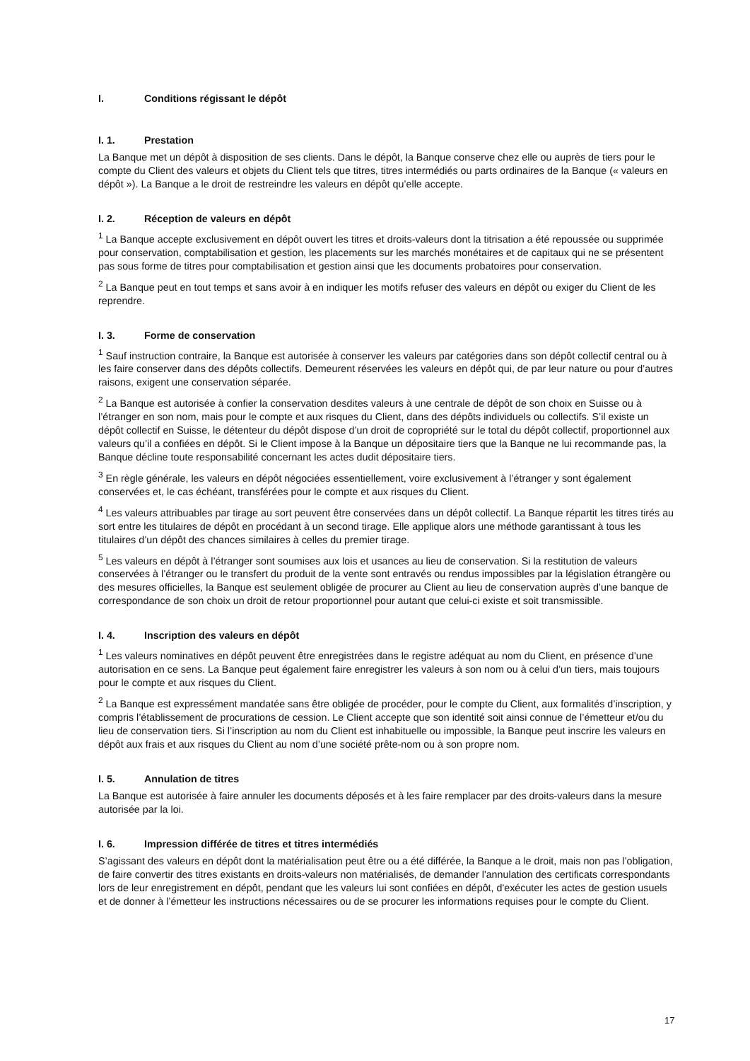I. Conditions régissant le dépôt
I. 1. Prestation
La Banque met un dépôt à disposition de ses clients. Dans le dépôt, la Banque conserve chez elle ou auprès de tiers pour le compte du Client des valeurs et objets du Client tels que titres, titres intermédiés ou parts ordinaires de la Banque (« valeurs en dépôt »). La Banque a le droit de restreindre les valeurs en dépôt qu’elle accepte.
I. 2. Réception de valeurs en dépôt
<sup>1</sup> La Banque accepte exclusivement en dépôt ouvert les titres et droits-valeurs dont la titrisation a été repoussée ou supprimée pour conservation, comptabilisation et gestion, les placements sur les marchés monétaires et de capitaux qui ne se présentent pas sous forme de titres pour comptabilisation et gestion ainsi que les documents probatoires pour conservation.
<sup>2</sup> La Banque peut en tout temps et sans avoir à en indiquer les motifs refuser des valeurs en dépôt ou exiger du Client de les reprendre.
I. 3. Forme de conservation
<sup>1</sup> Sauf instruction contraire, la Banque est autorisée à conserver les valeurs par catégories dans son dépôt collectif central ou à les faire conserver dans des dépôts collectifs. Demeurent réservées les valeurs en dépôt qui, de par leur nature ou pour d’autres raisons, exigent une conservation séparée.
<sup>2</sup> La Banque est autorisée à confier la conservation desdites valeurs à une centrale de dépôt de son choix en Suisse ou à l’étranger en son nom, mais pour le compte et aux risques du Client, dans des dépôts individuels ou collectifs. S’il existe un dépôt collectif en Suisse, le détenteur du dépôt dispose d’un droit de copropriété sur le total du dépôt collectif, proportionnel aux valeurs qu’il a confiées en dépôt. Si le Client impose à la Banque un dépositaire tiers que la Banque ne lui recommande pas, la Banque décline toute responsabilité concernant les actes dudit dépositaire tiers.
<sup>3</sup> En règle générale, les valeurs en dépôt négociées essentiellement, voire exclusivement à l’étranger y sont également conservées et, le cas échéant, transférées pour le compte et aux risques du Client.
<sup>4</sup> Les valeurs attribuables par tirage au sort peuvent être conservées dans un dépôt collectif. La Banque répartit les titres tirés au sort entre les titulaires de dépôt en procédant à un second tirage. Elle applique alors une méthode garantissant à tous les titulaires d’un dépôt des chances similaires à celles du premier tirage.
<sup>5</sup> Les valeurs en dépôt à l’étranger sont soumises aux lois et usances au lieu de conservation. Si la restitution de valeurs conservées à l’étranger ou le transfert du produit de la vente sont entravés ou rendus impossibles par la législation étrangère ou des mesures officielles, la Banque est seulement obligée de procurer au Client au lieu de conservation auprès d’une banque de correspondance de son choix un droit de retour proportionnel pour autant que celui-ci existe et soit transmissible.
I. 4. Inscription des valeurs en dépôt
<sup>1</sup> Les valeurs nominatives en dépôt peuvent être enregistrées dans le registre adéquat au nom du Client, en présence d’une autorisation en ce sens. La Banque peut également faire enregistrer les valeurs à son nom ou à celui d’un tiers, mais toujours pour le compte et aux risques du Client.
<sup>2</sup> La Banque est expressément mandatée sans être obligée de procéder, pour le compte du Client, aux formalités d’inscription, y compris l’établissement de procurations de cession. Le Client accepte que son identité soit ainsi connue de l’émetteur et/ou du lieu de conservation tiers. Si l’inscription au nom du Client est inhabituelle ou impossible, la Banque peut inscrire les valeurs en dépôt aux frais et aux risques du Client au nom d’une société prête-nom ou à son propre nom.
I. 5. Annulation de titres
La Banque est autorisée à faire annuler les documents déposés et à les faire remplacer par des droits-valeurs dans la mesure autorisée par la loi.
I. 6. Impression différée de titres et titres intermédiés
S’agissant des valeurs en dépôt dont la matérialisation peut être ou a été différée, la Banque a le droit, mais non pas l’obligation, de faire convertir des titres existants en droits-valeurs non matérialisés, de demander l'annulation des certificats correspondants lors de leur enregistrement en dépôt, pendant que les valeurs lui sont confiées en dépôt, d'exécuter les actes de gestion usuels et de donner à l’émetteur les instructions nécessaires ou de se procurer les informations requises pour le compte du Client.
17